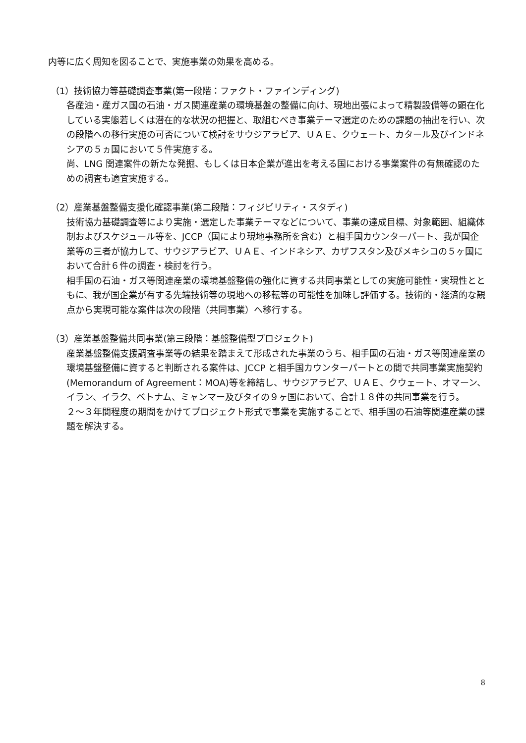内等に広く周知を図ることで、実施事業の効果を高める。
（1）技術協力等基礎調査事業(第一段階：ファクト・ファインディング)
各産油・産ガス国の石油・ガス関連産業の環境基盤の整備に向け、現地出張によって精製設備等の顕在化している実態若しくは潜在的な状況の把握と、取組むべき事業テーマ選定のための課題の抽出を行い、次の段階への移行実施の可否について検討をサウジアラビア、ＵＡＥ、クウェート、カタール及びインドネシアの５ヵ国において５件実施する。
尚、LNG 関連案件の新たな発掘、もしくは日本企業が進出を考える国における事業案件の有無確認のための調査も適宜実施する。
（2）産業基盤整備支援化確認事業(第二段階：フィジビリティ・スタディ)
技術協力基礎調査等により実施・選定した事業テーマなどについて、事業の達成目標、対象範囲、組織体制およびスケジュール等を、JCCP（国により現地事務所を含む）と相手国カウンターパート、我が国企業等の三者が協力して、サウジアラビア、ＵＡＥ、インドネシア、カザフスタン及びメキシコの５ヶ国において合計６件の調査・検討を行う。
相手国の石油・ガス等関連産業の環境基盤整備の強化に資する共同事業としての実施可能性・実現性とともに、我が国企業が有する先端技術等の現地への移転等の可能性を加味し評価する。技術的・経済的な観点から実現可能な案件は次の段階（共同事業）へ移行する。
（3）産業基盤整備共同事業(第三段階：基盤整備型プロジェクト)
産業基盤整備支援調査事業等の結果を踏まえて形成された事業のうち、相手国の石油・ガス等関連産業の環境基盤整備に資すると判断される案件は、JCCP と相手国カウンターパートとの間で共同事業実施契約(Memorandum of Agreement：MOA)等を締結し、サウジアラビア、ＵＡＥ、クウェート、オマーン、イラン、イラク、ベトナム、ミャンマー及びタイの９ヶ国において、合計１８件の共同事業を行う。
２～３年間程度の期間をかけてプロジェクト形式で事業を実施することで、相手国の石油等関連産業の課題を解決する。
8